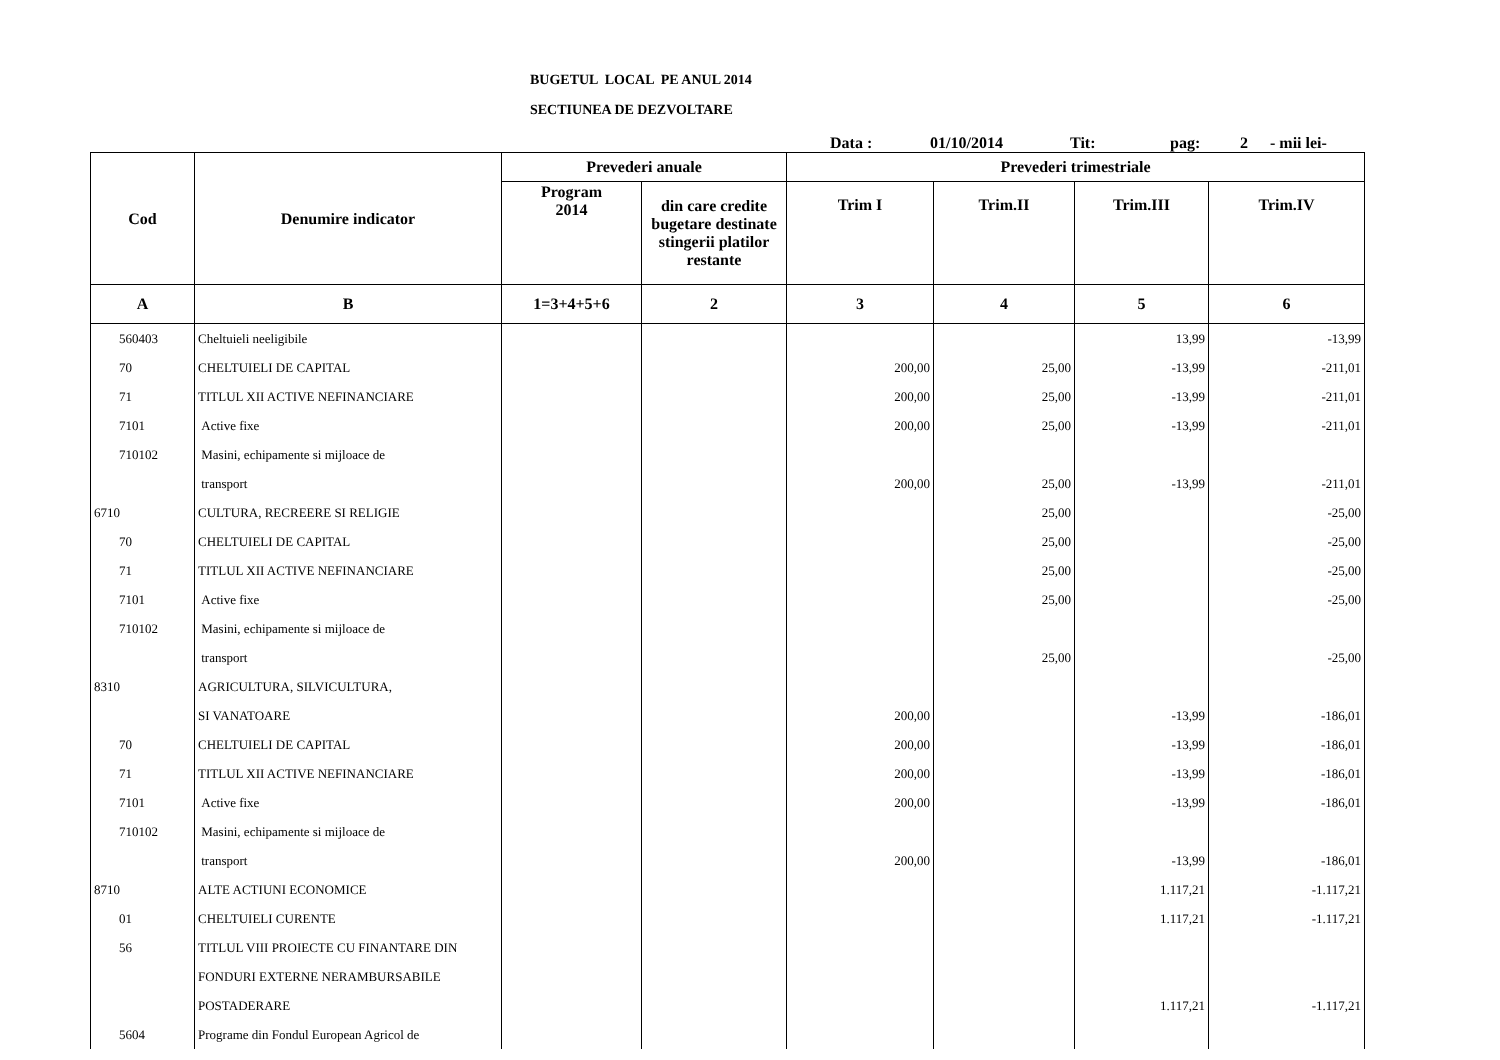BUGETUL LOCAL PE ANUL 2014
SECTIUNEA DE DEZVOLTARE
Data : 01/10/2014 Tit: pag: 2 - mii lei-
| Cod | Denumire indicator | Prevederi anuale | | Prevederi trimestriale | | | |
| --- | --- | --- | --- | --- | --- | --- | --- |
| | | Program 2014 | din care credite bugetare destinate stingerii platilor restante | Trim I | Trim.II | Trim.III | Trim.IV |
| A | B | 1=3+4+5+6 | 2 | 3 | 4 | 5 | 6 |
| 560403 | Cheltuieli neeligibile | | | | | 13,99 | -13,99 |
| 70 | CHELTUIELI DE CAPITAL | | | 200,00 | 25,00 | -13,99 | -211,01 |
| 71 | TITLUL XII ACTIVE NEFINANCIARE | | | 200,00 | 25,00 | -13,99 | -211,01 |
| 7101 | Active fixe | | | 200,00 | 25,00 | -13,99 | -211,01 |
| 710102 | Masini, echipamente si mijloace de | | | | | | |
| | transport | | | 200,00 | 25,00 | -13,99 | -211,01 |
| 6710 | CULTURA, RECREERE SI RELIGIE | | | | 25,00 | | -25,00 |
| 70 | CHELTUIELI DE CAPITAL | | | | 25,00 | | -25,00 |
| 71 | TITLUL XII ACTIVE NEFINANCIARE | | | | 25,00 | | -25,00 |
| 7101 | Active fixe | | | | 25,00 | | -25,00 |
| 710102 | Masini, echipamente si mijloace de | | | | | | |
| | transport | | | | 25,00 | | -25,00 |
| 8310 | AGRICULTURA, SILVICULTURA, | | | | | | |
| | SI VANATOARE | | | 200,00 | | -13,99 | -186,01 |
| 70 | CHELTUIELI DE CAPITAL | | | 200,00 | | -13,99 | -186,01 |
| 71 | TITLUL XII ACTIVE NEFINANCIARE | | | 200,00 | | -13,99 | -186,01 |
| 7101 | Active fixe | | | 200,00 | | -13,99 | -186,01 |
| 710102 | Masini, echipamente si mijloace de | | | | | | |
| | transport | | | 200,00 | | -13,99 | -186,01 |
| 8710 | ALTE ACTIUNI ECONOMICE | | | | | 1.117,21 | -1.117,21 |
| 01 | CHELTUIELI CURENTE | | | | | 1.117,21 | -1.117,21 |
| 56 | TITLUL VIII PROIECTE CU FINANTARE DIN | | | | | | |
| | FONDURI EXTERNE NERAMBURSABILE | | | | | | |
| | POSTADERARE | | | | | 1.117,21 | -1.117,21 |
| 5604 | Programe din Fondul European Agricol de | | | | | | |